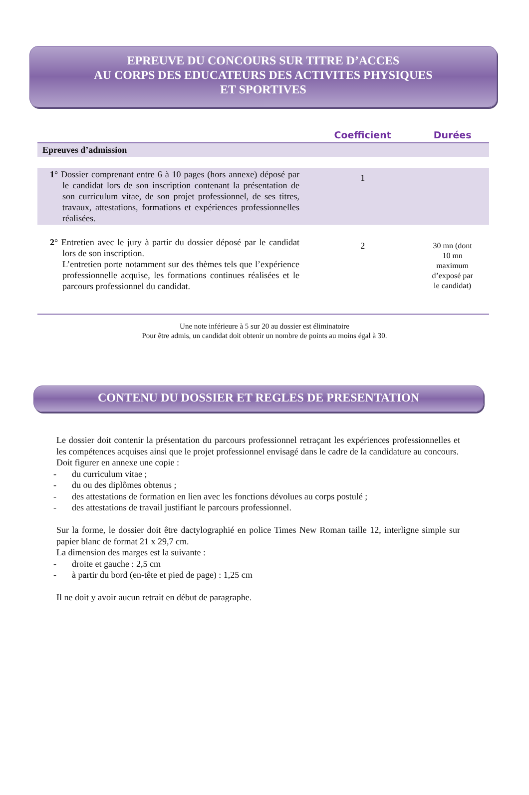EPREUVE DU CONCOURS SUR TITRE D’ACCES
AU CORPS DES EDUCATEURS DES ACTIVITES PHYSIQUES
ET SPORTIVES
| | Coefficient | Durées |
| --- | --- | --- |
| Epreuves d’admission | | |
| 1 ° Dossier comprenant entre 6 à 10 pages (hors annexe) déposé par le candidat lors de son inscription contenant la présentation de son curriculum vitae, de son projet professionnel, de ses titres, travaux, attestations, formations et expériences professionnelles réalisées. | 1 | |
| 2 ° Entretien avec le jury à partir du dossier déposé par le candidat lors de son inscription. L’entretien porte notamment sur des thèmes tels que l’expérience professionnelle acquise, les formations continues réalisées et le parcours professionnel du candidat. | 2 | 30 mn (dont 10 mn maximum d’exposé par le candidat) |
Une note inférieure à 5 sur 20 au dossier est éliminatoire
Pour être admis, un candidat doit obtenir un nombre de points au moins égal à 30.
CONTENU DU DOSSIER ET REGLES DE PRESENTATION
Le dossier doit contenir la présentation du parcours professionnel retraçant les expériences professionnelles et les compétences acquises ainsi que le projet professionnel envisagé dans le cadre de la candidature au concours.
Doit figurer en annexe une copie :
- du curriculum vitae ;
- du ou des diplômes obtenus ;
- des attestations de formation en lien avec les fonctions dévolues au corps postulé ;
- des attestations de travail justifiant le parcours professionnel.
Sur la forme, le dossier doit être dactylographié en police Times New Roman taille 12, interligne simple sur papier blanc de format 21 x 29,7 cm.
La dimension des marges est la suivante :
- droite et gauche : 2,5 cm
- à partir du bord (en-tête et pied de page) : 1,25 cm
Il ne doit y avoir aucun retrait en début de paragraphe.